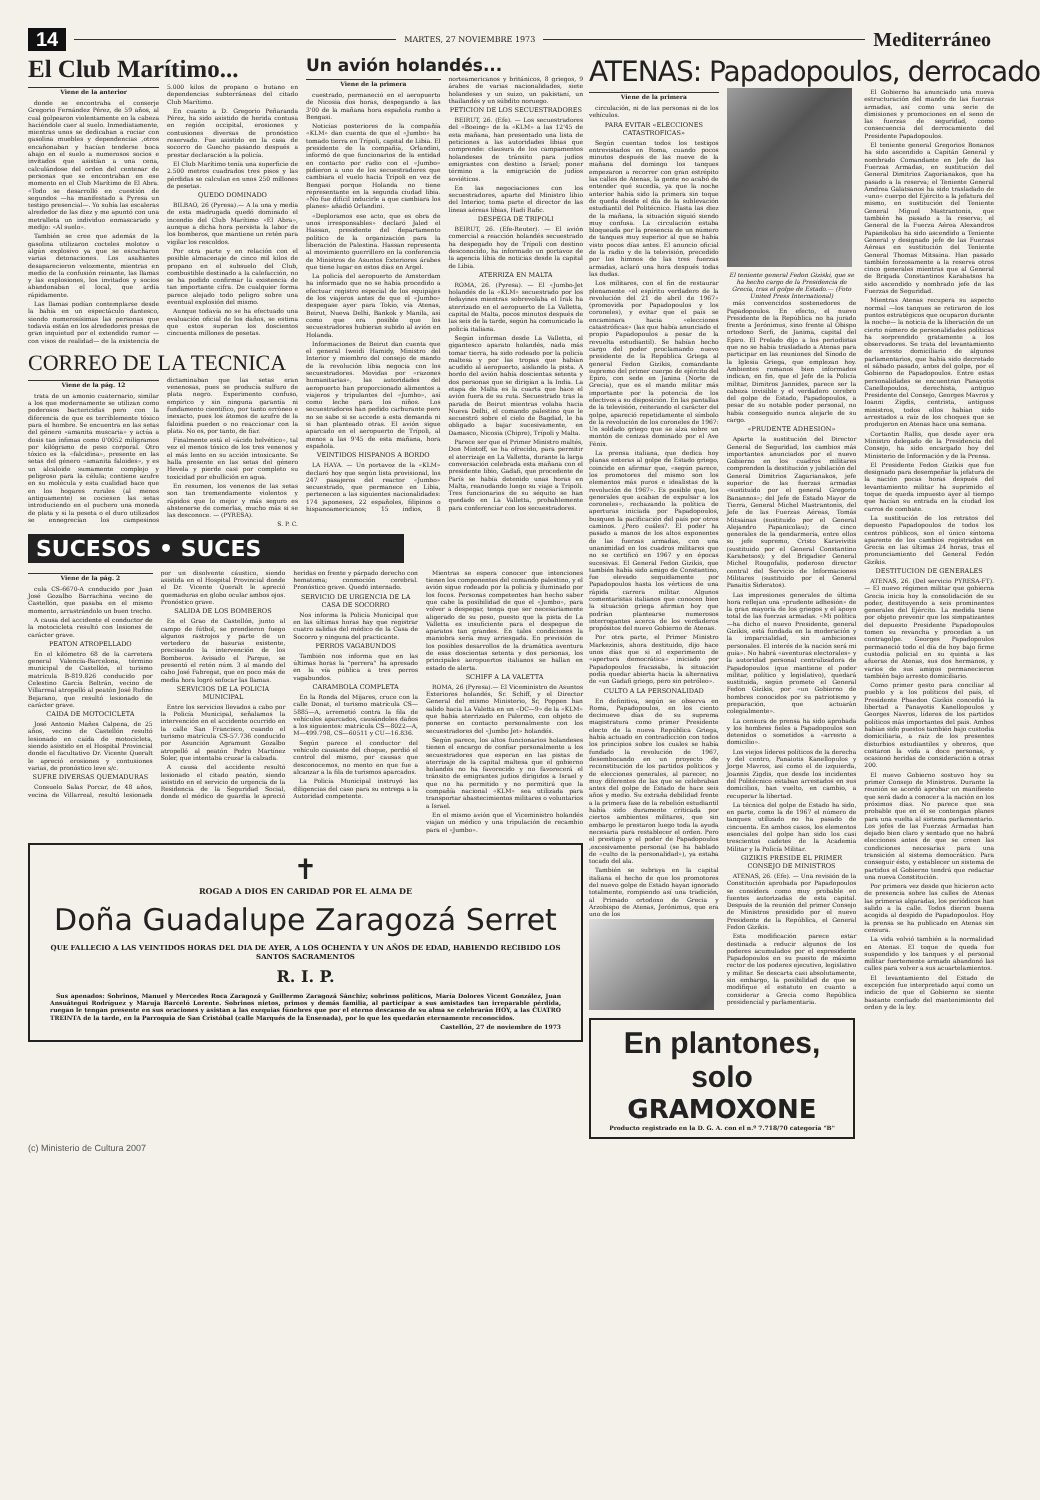14 MARTES, 27 NOVIEMBRE 1973 Mediterráneo
El Club Marítimo...
Viene de la anterior
donde se encontraba el conserje Gregorio Fernández Pérez, de 59 años, al cual golpearon violentamente en la cabeza haciéndole caer al suelo. Inmediatamente, mientras unos se dedicaban a rociar con gasolina muebles y dependencias ,otros encañonaban y hacían tenderse boca abajo en el suelo a numerosos socios e invitados que asistían a una cena, calculándose del orden del centenar de personas que se encontraban en ese momento en el Club Marítimo de El Abra. «Todo se desarrolló en cuestión de segundos —ha manifestado a Pyresa un testigo presencial—. Yo subía las escaleras alrededor de las diez y me apuntó con una metralleta un individuo enmascarado y medijo: «Al suelo».
También se cree que además de la gasolina utilizaron cocteles molotov o algún explosivo ya que se escucharon varias detonaciones. Los asaltantes desaparecieron velozmente, mientras en medio de la confusión reinante, las llamas y las explosiones, los invitados y socios abandonaban el local, que ardía rápidamente.
Las llamas podían contemplarse desde la bahía en un espectáculo dantesco, siendo numerosísimas las personas que todavía están en los alrededores presas de gran inquietud por el extendido rumor —con visos de realidad— de la existencia de 5.000 kilos de propano o butano en dependencias subterráneas del citado Club Marítimo.
En cuanto a D. Gregorio Peñaranda Pérez, ha sido asistido de herida contusa en región occipital, erosiones y contusiones diversas de pronóstico reservado. Fue asistido en la casa de socorro de Guecho pasando después a prestar declaración a la policía.
El Club Marítimo tenía una superficie de 2.500 metros cuadrados tres pisos y las pérdidas se calculan en unos 250 millones de pesetas.
QUEDO DOMINADO
BILBAO, 26 (Pyresa).— A la una y media de esta madrugada quedó dominado el incendio del Club Marítimo «El Abra», aunque a dicha hora persista la labor de los bomberos, que mantiene un retén para vigilar los rescoldos.
Por otra parte y en relación con el posible almacenaje de cinco mil kilos de propano en el subsuelo del Club, combustible destinado a la calefacción, no se ha podido confirmar la existencia de tan importante cifra. De cualquier forma parece alejado todo peligro sobre una eventual explosión del mismo.
Aunque todavía no se ha efectuado una evaluación oficial de los daños, se estima que estos superan los doscientos cincuenta millones de pesetas.
CORREO DE LA TECNICA
Viene de la pág. 12
trata de un amonio cuaternario, similar a los que modernamente se utilizan como poderosos bactericidas pero con la diferencia de que es terriblemente tóxico para el hombre. Se encuentra en las setas del género «amanita muscaria» y actúa a dosis tan ínfimas como 0'0052 miligramos por kilógramo de peso corporal. Otro tóxico es la «falcidina», presente en las setas del género «amanita faloides», y es un alcaloide sumamente complejo y peligroso para la célula; contiene azufre en su molécula y esta cualidad hace que en los hogares rurales (al menos antiguamente) se cociesen las setas introduciendo en el puchero una moneda de plata y si la peseta o el duro utilizados se ennegrecían los campesinos dictaminaban que las setas eran venenosas, pues se producía sulfuro de plata negro. Experimento confuso, empírico y sin ninguna garantía ni fundamento científico, por tanto erróneo e inexacto, pues los átomos de azufre de la faloidina pueden o no reaccionar con la plata. No es, por tanto, de fiar.
Finalmente está el «ácido helvético», tal vez el menos tóxico de los tres venenos y el más lento en su acción intoxicante. Se halla presente en las setas del género Hevela y pierde casi por completo su toxicidad por ebullición en agua.
En resumen, los venenos de las setas son tan tremendamente violentos y rápidos que lo mejor y más seguro es abstenerse de comerlas, mucho más si se las desconoce. — (PYRESA).
S. P. C.
Un avión holandés...
Viene de la primera
cuestrado, permaneció en el aeropuerto de Nicosia dos horas, despegando a las 3'00 de la mañana hora española rumbo a Bengasi.
Noticias posteriores de la compañía «KLM» dan cuenta de que el «Jumbo» ha tomado tierra en Trípoli, capital de Libia. El presidente de la compañía, Orlandini, informó de que funcionarios de la entidad en contacto por radio con el «Jumbo» pidieron a uno de los secuestradores que cambiara el vuelo hacia Trípoli en vez de Bengasi porque Holanda no tiene representante en la segunda ciudad libia. «No fue difícil inducirle a que cambiara los planes» añadió Orlandini.
«Deploramos ese acto, que es obra de unos irresponsables» declaró Jaled el Hassan, presidente del departamento político de la organización para la liberación de Palestina. Hassan representa al movimiento guerrillero en la conferencia de Ministros de Asuntos Exteriores árabes que tiene lugar en estos días en Argel.
La policía del aeropuerto de Amsterdam ha informado que no se había procedido a efectuar registro especial de los equipajes de los viajeros antes de que el «Jumbo» despegase ayer para Tokio, vía Atenas, Beirut, Nueva Delhi, Bankok y Manila, así como que era posible que los secuestradores hubieran subido al avión en Holanda.
Informaciones de Beirut dan cuenta que el general Iweidi Hamidy, Ministro del Interior y miembro del consejo de mando de la revolución libia negocia con los secuestradores. Movidas por «razones humanitarias», las autoridades del aeropuerto han proporcionado alimentos a viajeros y tripulantes del «Jumbo», así como leche para los niños. Los secuestradores han pedido carburante pero no se sabe si se accede a esta demanda ni si han planteado otras. El avión sigue aparcado en el aeropuerto de Trípoli, al menos a las 9'45 de esta mañana, hora española.
VEINTIDOS HISPANOS A BORDO
LA HAYA. — Un portavoz de la «KLM» declaró hoy que según lista provisional, los 247 pasajeros del reactor «Jumbo» secuestrado, que permanece en Libia, pertenecen a las siguientes nacionalidades: 174 japoneses, 22 españoles, filipinos o hispanoamericanos; 15 indios, 8 norteamericanos y británicos, 8 griegos, 9 árabes de varias nacionalidades, siete holandeses y un suizo, un pakistaní, un thailandés y un súbdito noruego.
PETICION DE LOS SECUESTRADORES
BEIRUT, 26. (Efe). — Los secuestradores del «Boeing» de la «KLM» a las 12'45 de esta mañana, han presentado una lista de peticiones a las autoridades libias que comprende: clausura de los campamentos holandeses de tránsito para judíos emigrantes con destino a Israel; poner término a la emigración de judíos soviéticos.
En las negociaciones con los secuestradores, aparte del Ministro libio del Interior, toma parte el director de las líneas aéreas libias, Hadi Rafic.
DESPEGA DE TRIPOLI
BEIRUT, 26. (Efe-Reuter). — El avión comercial a reacción holandés secuestrado ha despegado hoy de Trípoli con destino desconocido, ha informado un portavoz de la agencia libia de noticias desde la capital de Libia.
ATERRIZA EN MALTA
ROMA, 26. (Pyresa). — El «Jumbo-Jet holandés de la «KLM» secuestrado por los fedayines mientras sobrevolaba el Irak ha aterrizado en el aeropuerto de La Valletta, capital de Malta, pocos minutos después de las seis de la tarde, según ha comunicado la policía italiana.
Según informan desde La Valletta, el gigantesco aparato holandés, nada más tomar tierra, ha sido rodeado por la policía maltesa y por las tropas que habían acudido al aeropuerto, aislando la pista. A bordo del avión había doscientas setenta y dos personas que se dirigían a la India. La etapa de Malta es la cuarta que hace el avión fuera de su ruta. Secuestrado tras la parada de Beirut mientras volaba hacia Nueva Delhi, el comando palestino que le secuestró sobre el cielo de Bagdad, le ha obligado a bajar sucesivamente, en Damasco, Nicosia (Chipre), Trípoli y Malta.
Parece ser que el Primer Ministro maltés, Don Mintoff, se ha ofrecido, para permitir el aterrizaje en La Valletta, durante la larga conversación celebrada esta mañana con el presidente libio, Gadafi, que procedente de París se había detenido unas horas en Malta, reanudando luego su viaje a Trípoli. Tres funcionarios de su séquito se han quedado en La Valletta, probablemente para conferenciar con los secuestradores.
SUCESOS • SUCES
Viene de la pág. 2
cula CS-6670-A conducido por Juan José Gozalbo Barrachina vecino de Castellón, que pasaba en el mismo momento, arrastrándolo un buen trecho.
A causa del accidente el conductor de la motocicleta resultó con lesiones de carácter grave.
PEATON ATROPELLADO
En el kilómetro 68 de la carretera general Valencia-Barcelona, término municipal de Castellón, el turismo matrícula B-819.826 conducido por Celestino García Beltrán, vecino de Villarreal atropelló al peatón José Rufino Bejarano, que resultó lesionado de carácter grave.
CAIDA DE MOTOCICLETA
José Antonio Mañes Calpena, de 25 años, vecino de Castellón resultó lesionado en caída de motocicleta, siendo asistido en el Hospital Provincial donde el facultativo Dr. Vicente Queralt le apreció erosiones y contusiones varias, de pronóstico leve s/c.
SUFRE DIVERSAS QUEMADURAS
Consuelo Salas Porcar, de 48 años, vecina de Villarreal, resultó lesionada por un disolvente cáustico, siendo asistida en el Hospital Provincial donde el Dr. Vicente Queralt le apreció quemaduras en globo ocular ambos ojos. Pronóstico grave.
SALIDA DE LOS BOMBEROS
En el Grao de Castellón, junto al campo de fútbol, se prendieron fuego algunos rastrojos y parte de un vertedero de basuras existente, precisando la intervención de los Bomberos. Avisado el Parque, se presentó el retén núm. 3 al mando del cabo José Fabregat, que en poco más de media hora logró sofocar las llamas.
SERVICIOS DE LA POLICIA MUNICIPAL
Entre los servicios llevados a cabo por la Policía Municipal, señalamos la intervención en el accidente ocurrido en la calle San Francisco, cuando el turismo matrícula CS-57.736 conducido por Asunción Agramunt Gozalbo atropelló al peatón Pedro Martínez Soler, que intentaba cruzar la calzada.
A causa del accidente resultó lesionado el citado peatón, siendo asistido en el servicio de urgencia de la Residencia de la Seguridad Social, donde el médico de guardia le apreció heridas en frente y párpado derecho con hematoma; conmoción cerebral. Pronóstico grave. Quedó internado.
SERVICIO DE URGENCIA DE LA CASA DE SOCORRO
Nos informa la Policía Municipal que en las últimas horas hay que registrar cuatro salidas del médico de la Casa de Socorro y ninguna del practicante.
PERROS VAGABUNDOS
También nos informa que en las últimas horas la "perrera" ha apresado en la vía pública a tres perros vagabundos.
CARAMBOLA COMPLETA
En la Ronda del Mijares, cruce con la calle Donat, el turismo matrícula CS—5885—A, arremetió contra la fila de vehículos aparcados, causándoles daños a los siguientes: matrícula CS—8022—A, M—499.798, CS—60511 y CU—16.836.
Según parece el conductor del vehículo causante del choque, perdió el control del mismo, por causas que desconocemos, no mento en que fue a alcanzar a la fila de turismos aparcados.
La Policía Municipal instruyó las diligencias del caso para su entrega a la Autoridad competente.
Mientras se espera conocer que intenciones tienen los componentes del comando palestino, y el avión sigue rodeado por la policía y iluminado por los focos. Personas competentes han hecho saber que cabe la posibilidad de que el «Jumbo», para volver a despegar, tenga que ser necesariamente aligerado de su peso, puesto que la pista de La Valletta es insuficiente para el despegue de aparatos tan grandes. En tales condiciones la maniobra sería muy arriesgada. En previsión de los posibles desarrollos de la dramática aventura de esas doscientas setenta y dos personas, los principales aeropuertos italianos se hallan en estado de alerta.
SCHIFF A LA VALETTA
ROMA, 26 (Pyresa).— El Viceministro de Asuntos Exteriores holandés, Sr. Schiff, y el Director General del mismo Ministerio, Sr, Poppen han salido hacia La Valetta en un «DC—9» de la «KLM» que había aterrizado en Palermo, con objeto de ponerse en contacto personalmente con los secuestradores del «Jumbo Jet» holandés.
Según parece, los altos funcionarios holandeses tienen el encargo de confiar personalmente a los secuestradores que esperan en las pistas de aterrizaje de la capital maltesa que el gobierno holandés no ha favorecido y no favorecerá el tránsito de emigrantes judíos dirigidos a Israel y que no ha permitido y no permitirá que la compañía nacional «KLM» sea utilizada para transportar abastecimientos militares o voluntarios a Israel.
En el mismo avión que el Viceministro holandés viajan un médico y una tripulación de recambio para el «Jumbo».
✝
ROGAD A DIOS EN CARIDAD POR EL ALMA DE
Doña Guadalupe Zaragozá Serret
QUE FALLECIO A LAS VEINTIDOS HORAS DEL DIA DE AYER, A LOS OCHENTA Y UN AÑOS DE EDAD, HABIENDO RECIBIDO LOS SANTOS SACRAMENTOS
R. I. P.
Sus apenados: Sobrinos, Manuel y Mercedes Roca Zaragozá y Guillermo Zaragozá Sánchiz; sobrinos políticos, María Dolores Vicent González, Juan Ansuátegui Rodríguez y Maruja Barceló Lorente. Sobrinos nietos, primos y demás familia, al participar a sus amistades tan irreparable pérdida, ruegan le tengan presente en sus oraciones y asistan a las exequias fúnebres que por el eterno descanso de su alma se celebrarán HOY, a las CUATRO TREINTA de la tarde, en la Parroquia de San Cristóbal (calle Marqués de la Ensenada), por lo que les quedarán eternamente reconocidos.
Castellón, 27 de noviembre de 1973
ATENAS: Papadopoulos, derrocado
Viene de la primera
circulación, ni de las personas ni de los vehículos.
PARA EVITAR «ELECCIONES CATASTROFICAS»
Según cuentan todos los testigos entrevistados en Roma, cuando pocos minutos después de las nueve de la mañana del domingo los tanques empezaron a recorrer con gran estrépito las calles de Atenas, la gente no acabó de entender qué sucedía, ya que la noche anterior había sido la primera sin toque de queda desde el día de la sublevación estudiantil del Politécnico. Hasta las diez de la mañana, la situación siguió siendo muy confusa. La circulación estaba bloqueada por la presencia de un número de tanques muy superior al que se había visto pocos días antes. El anuncio oficial de la radio y de la televisión, precedido por los himnos de las tres fuerzas armadas, aclaró una hora después todas las dudas.
Los militares, con el fin de restaurar plenamente «el espíritu verdadero de la revolución del 21 de abril de 1967» (promovida por Papadopoulos y los coroneles), y evitar que el país se encaminara hacia «elecciones catastróficas» (las que había anunciado el propio Papadopoulos a pesar de la revuelta estudiantil). Se habían hecho cargo del poder proclamando nuevo presidente de la República Griega al general Fedon Gizikis, comandante supremo del primer cuerpo de ejército del Epiro, con sede en Janina (Norte de Grecia), que es el mando militar más importante por la potencia de los efectivos a su disposición. En las pantallas de la televisión, reiterando el carácter del golpe, apareció repetidamente el símbolo de la revolución de los coroneles de 1967: Un soldado griego que se alza sobre un montón de cenizas dominado por el Ave Fénix.
La prensa italiana, que dedica hoy planas enteras al golpe de Estado griego, coincide en afirmar que, «según parece, los promotores del mismo son los elementos más puros e idealistas de la revolución de 1967». Es posible que, los generales que acaban de expulsar a los coroneles», rechazando la política de aperturas iniciada por Papadopoulos, busquen la pacificación del país por otros caminos. ¿Pero cuáles?. El poder ha pasado a manos de los altos exponentes de las fuerzas armadas, con una unanimidad en los cuadros militares que no se certificó en 1967 y en épocas sucesivas. El General Fedon Gizikis, que también había sido amigo de Constantino, fue elevado seguidamente por Papadopoulos hasta los vértices de una rápida carrera militar. Algunos comentaristas italianos que conocen bien la situación griega afirman hoy que podrían plantearse numerosos interrogantes acerca de los verdaderos propósitos del nuevo Gobierno de Atenas.
Por otra parte, el Primer Ministro Markezinis, ahora destituido, dijo hace unos días que si el experimento de «apertura democrática» iniciado por Papadopoulos fracasaba, la situación podía quedar abierta hacia la alternativa de «un Gadafi griego, pero sin petróleo».
CULTO A LA PERSONALIDAD
En definitiva, según se observa en Roma, Papadopoulos, en los ciento decinueve días de su suprema magistratura como primer Presidente electo de la nueva República Griega, había actuado en contradicción con todos los principios sobre los cuales se había fundado la revolución de 1967, desembocando en un proyecto de reconstitución de los partidos políticos y de elecciones generales, al parecer, no muy diferentes de las que se celebraban antes del golpe de Estado de hace seis años y medio. Su extraña debilidad frente a la primera fase de la rebelión estudiantil había sido duramente criticada por ciertos ambientes militares, que sin embargo le prestaron luego toda la ayuda necesaria para restablecer el orden. Pero el prestigio y el poder de Papadopoulos ,excesivamente personal (se ha hablado de «culto de la personalidad»), ya estaba tocado del ala.
También se subraya en la capital italiana el hecho de que los promotores del nuevo golpe de Estado hayan ignorado totalmente, rompiendo así una tradición, al Primado ortodoxo de Grecia y Arzobispo de Atenas, Jerónimus, que era uno de los
El teniente general Fedon Giziski, que se ha hecho cargo de la Presidencia de Grecia, tras el golpe de Estado.— (Foto United Press International)
más convencidos sostenedores de Papadopoulos. En efecto, el nuevo Presidente de la República no ha jurado frente a Jerónimus, sino frente al Obispo ortodoxo Serfi, de Janima, capital del Epiro. El Prelado dijo a los periodistas que no se había trasladado a Atenas para participar en las reuniones del Sínodo de la Iglesia Griega, que emplezan hoy. Ambientes romanos bien informados indican, en fin, que el Jefe de la Policía militar, Dimitros Jannides, parece ser la cabeza invisible y el verdadero cerebro del golpe de Estado, Papadopoulos, a pesar de su notable poder personal, no había conseguido nunca alejarle de su cargo.
«PRUDENTE ADHESION»
Aparte la sustitución del Director General de Seguridad, los cambios más importantes anunciados por el nuevo Gobierno en los cuadros militares comprenden la destitución y jubilación del General Dimitrios Zagarianakos, jefe superior de las fuerzas armadas «sustituido por el general Gregorio Banannos»; del Jefe de Estado Mayor de Tierra, General Michel Mastrantonis, del Jefe de las Fuerzas Aéreas, Tomás Mitsainas (sustituido por el General Alejandro Papanicolau); de cinco generales de la gendarmería, entre ellos su jefe supremo, Cristo Karavivitis (sustituido por el General Constantino Karabetsos); y del Brigadier General Michel Rougofalis, poderoso director central del Servicio de Informaciones Militares (sustituido por el General Panaitis Sideratos).
Las impresiones generales de última hora reflejan una «prudente adhesión» de la gran mayoría de los griegos y el apoyo total de las fuerzas armadas. «Mi política —ha dicho el nuevo Presidente, general Gizikis, está fundada en la moderación y la imparcialidad, sin ambiciones personales. El interés de la nación será mi guía». No habrá «aventuras electorales» y la autoridad personal centralizadora de Papadopoulos (que mantiene el poder militar, político y legislativo), quedará sustituida, según promete el General Fedon Gizikis, por «un Gobierno de hombres conocidos por su patriotismo y preparación, que actuarán colegialmente».
La censura de prensa ha sido aprobada y los hombres fieles a Papadopoulos son detenidos o sometidos a «arresto a domicilio».
Los viejos líderes políticos de la derecha y del centro, Panaiotis Kanellopulos y Jorge Mavros, así como el de izquierda, Joannis Zigdis, que desde los incidentes del Politécnico estaban arrestados en sus domicilios, han vuelto, en cambio, a recuperar la libertad.
La técnica del golpe de Estado ha sido, en parte, como la de 1967 el número de tanques utilizado no ha pasado de cincuenta. En ambos casos, los elementos esenciales del golpe han sido los casi trescientos cadetes de la Academia Militar y la Policía Militar.
GIZIKIS PRESIDE EL PRIMER CONSEJO DE MINISTROS
ATENAS, 26. (Efe). — Una revisión de la Constitución aprobada por Papadopoulos se considera como muy probable en fuentes autorizadas de esta capital. Después de la reunión del primer Consejo de Ministros presidido por el nuevo Presidente de la República, el General Fedon Gizikis.
Esta modificación parece estar destinada a reducir algunos de los poderes acumulados por el expresidente Papadopoulos en su puesto de máximo rector de los poderes ejecutivo, legislativo y militar. Se descarta casi absolutamente, sin embargo, la posibilidad de que se modifique el estatuto en cuanto a considerar a Grecia como República presidencial y parlamentaria.
El Gobierno ha anunciado una nueva estructuración del mando de las fuerzas armadas, así como una serie de dimisiones y promociones en el seno de las fuerzas de seguridad, como consecuencia del derrocamiento del Presidente Papadopoulos.
El teniente general Gregorios Bonanos ha sido ascendido a Capitán General y nombrado Comandante en Jefe de las Fuerzas Armadas, en sustitución del General Dimitrios Zagorianakos, que ha pasado a la reserva; el Teniente General Amdrea Galatsanos ha sido trasladado de «uno» cuerpo del Ejército a la jefatura del mismo, en sustitución del Teniente General Miguel Mastrantonis, que también ha pasado a la reserva; el General de la Fuerza Aérea Alexandros Papanikolau ha sido ascendido a Teniente General y designado jefe de las Fuerzas Aéreas en sustitución del Teniente General Thomas Mitsaina. Han pasado también forzosamente a la reserva otros cinco generales mientras que al General de Brigada Constantinos Karabatsos ha sido ascendido y nombrado jefe de las Fuerzas de Seguridad.
Mientras Atenas recupera su aspecto normal —los tanques se retiraron de los puntos estratégicos que ocuparon durante la noche— la noticia de la liberación de un cierto número de personalidades políticas ha sorprendido gratamente a los observadores. Se trata del levantamiento de arresto domiciliario de algunos parlamentarios, que había sido decretado el sábado pasado, antes del golpe, por el Gobierno de Papadopoulos. Entre estas personalidades se encuentran Panayotis Canellopoulos, derechista, antiguo Presidente del Consejo, Georges Mavros y Ioanni Zigdis, centrista, antiguos ministros, todos ellos habían sido arrestados a raíz de los choques que se produjeron en Atenas hace una semana.
Cortantin Rallis, que desde ayer era Ministro delegado de la Presidencia del Consejo, ha sido encargado hoy del Ministerio de Información y de la Prensa.
El Presidente Fedon Gizikis que fue designado para desempeñar la jefatura de la nación pocas horas después del levantamiento militar ha suprimido el toque de queda impuesto ayer al tiempo que hacían su entrada en la ciudad los carros de combate.
La sustitución de los retratos del depuesto Papadopoulos de todos los centros públicos, son el único síntoma aparente de los cambios registrados en Grecia en las últimas 24 horas, tras el pronunciamiento del General Fedón Gizikis.
DESTITUCION DE GENERALES
ATENAS, 26. (Del servicio PYRESA-FT). — El nuevo régimen militar que gobierna Grecia inicia hoy la consolidación de su poder, destituyendo a seis prominentes generales del Ejército. La medida tiene por objeto prevenir que los simpatizantes del depuesto Presidente Papadopoulos tomen su revancha y procedan a un contragolpe. Georges Papadopoulos permaneció todo el día de hoy bajo firme custodia policial en su quinta a las afueras de Atenas, sus dos hermanos, y varios de sus amigos permanecieron también bajo arresto domiciliario.
Como primer gesto para conciliar al pueblo y a los políticos del país, el Presidente Phaedon Gizikis concedió la libertad a Panayotis Kanellopoulos y Georges Navros, líderes de los partidos políticos más importantes del país. Ambos habían sido puestos también bajo custodia domiciliaria, a raíz de los presentes disturbios estudiantiles y obreros, que costaron la vida a doce personas, y ocasionó heridas de consideración a otras 200.
El nuevo Gobierno sostuvo hoy su primer Consejo de Ministros. Durante la reunión se acordó aprobar un manifiesto que será dado a conocer a la nación en los próximos días. No parece que sea probable que en él se contengan planes para una vuelta al sistema parlamentario. Los jefes de las Fuerzas Armadas han dejado bien claro y sentado que no habrá elecciones antes de que se creen las condiciones necesarias para una transición al sistema democrático. Para conseguir ésto, y establecer un sistema de partidos el Gobierno tendrá que redactar una nueva Constitución.
Por primera vez desde que hicieron acto de presencia sobre las calles de Atenas las primeras algaradas, los periódicos han salido a la calle. Todos dieron buena acogida al despido de Papadopoulos. Hoy la prensa se ha publicado en Atenas sin censura.
La vida volvió también a la normalidad en Atenas. El toque de queda fue suspendido y los tanques y el personal militar fuertemente armado abandonó las calles para volver a sus acuartelamientos.
El levantamiento del Estado de excepción fue interpretado aquí como un indicio de que el Gobierno se siente bastante confiado del mantenimiento del orden y de la ley.
En plantones, solo
GRAMOXONE
Producto registrado en la D. G. A. con el n.º 7.718/70 categoría "B"
(c) Ministerio de Cultura 2007